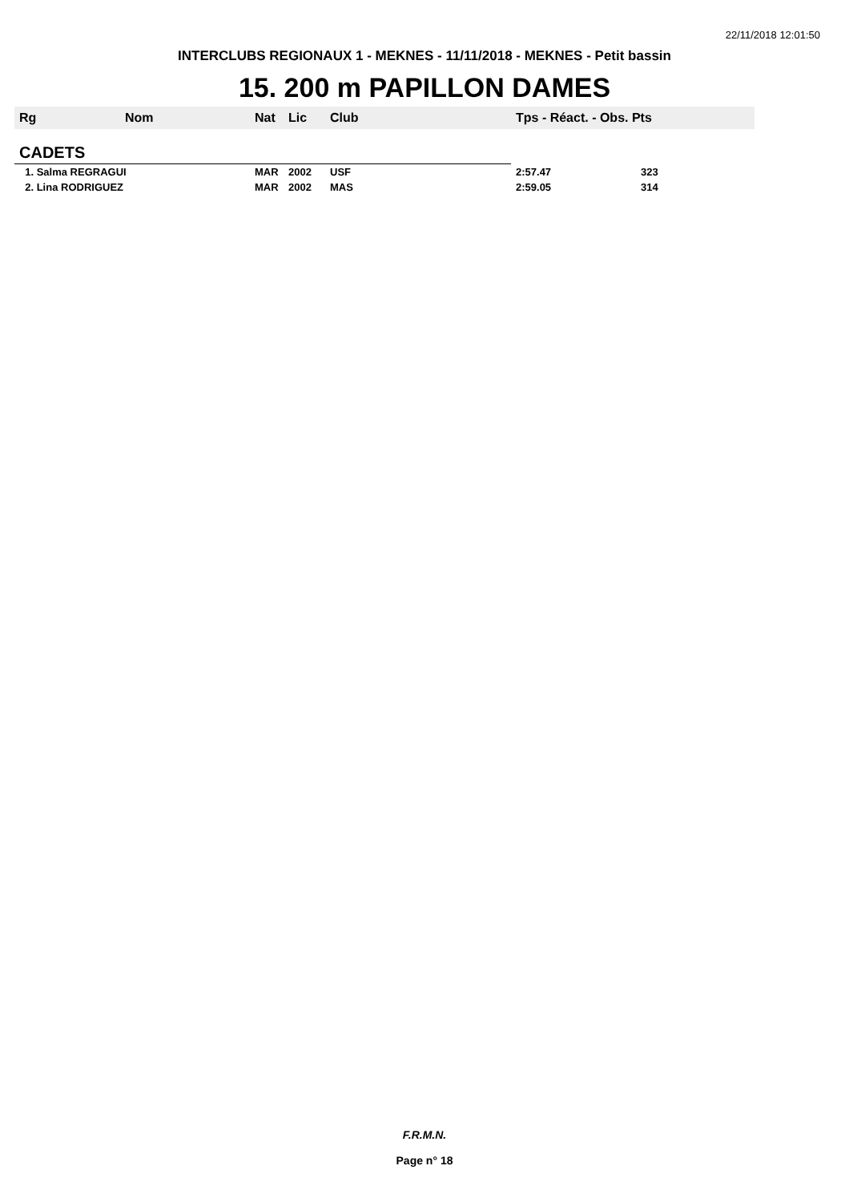22/11/2018 12:01:50
INTERCLUBS REGIONAUX 1 - MEKNES - 11/11/2018 - MEKNES - Petit bassin
15. 200 m PAPILLON DAMES
| Rg | Nom | Nat | Lic | Club | Tps - Réact. - Obs. Pts |
| --- | --- | --- | --- | --- | --- |
| CADETS | | | | | |
| 1. Salma REGRAGUI | | MAR | 2002 | USF | 2:57.47 323 |
| 2. Lina RODRIGUEZ | | MAR | 2002 | MAS | 2:59.05 314 |
F.R.M.N.
Page n° 18